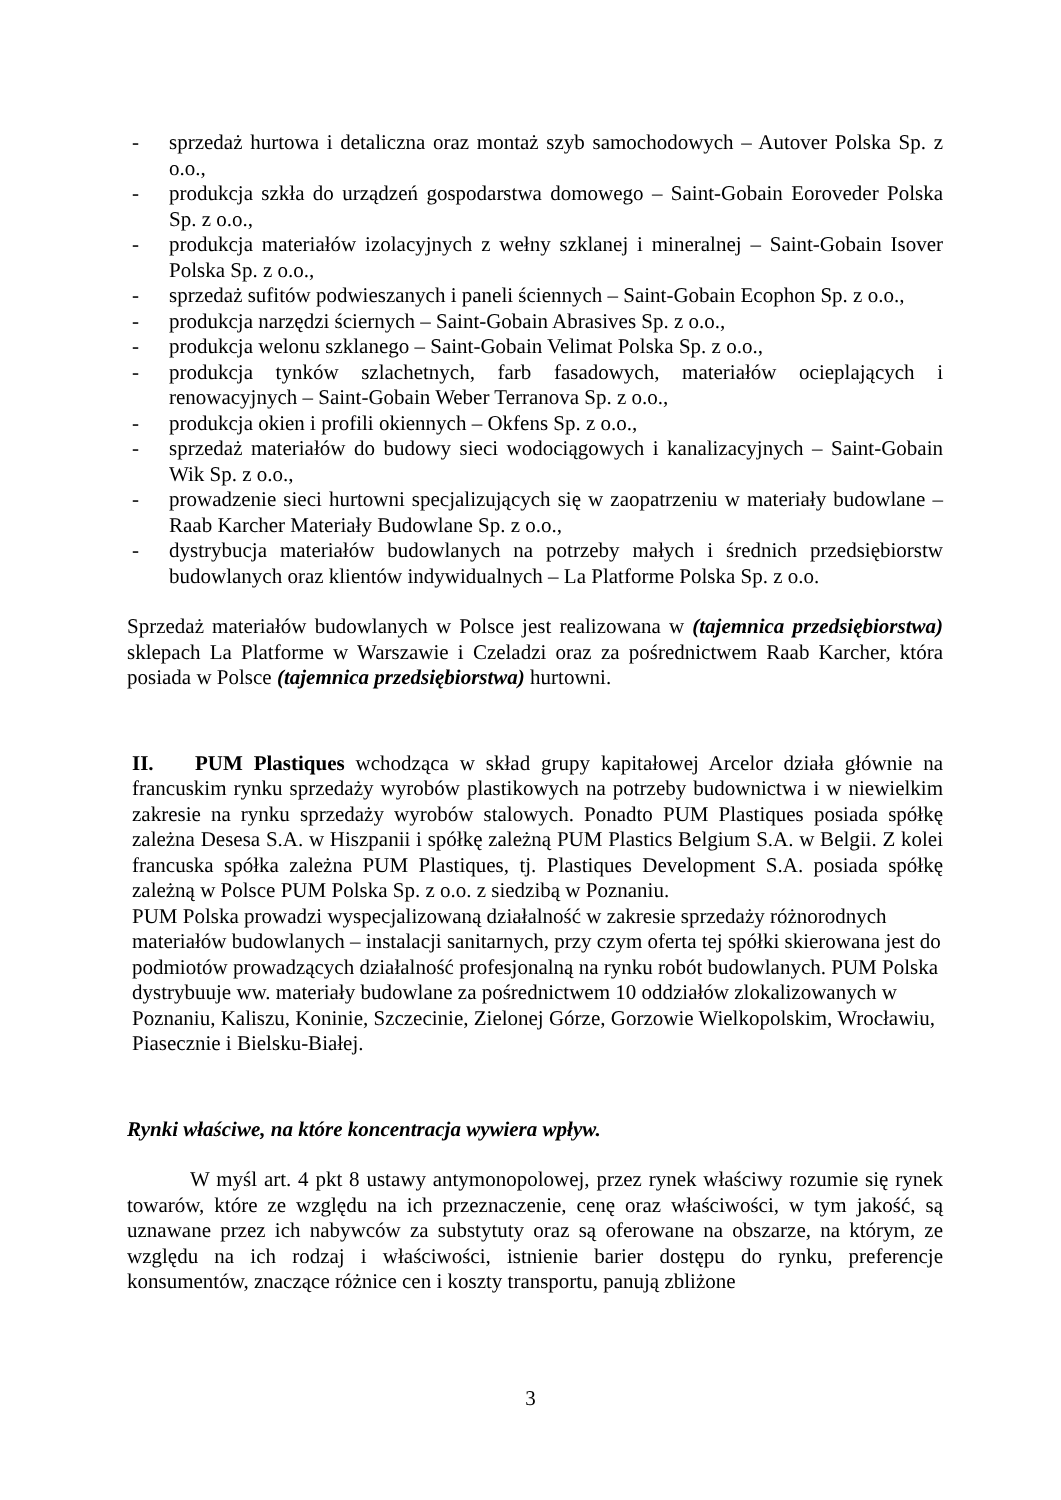- sprzedaż hurtowa i detaliczna oraz montaż szyb samochodowych – Autover Polska Sp. z o.o.,
- produkcja szkła do urządzeń gospodarstwa domowego – Saint-Gobain Eoroveder Polska Sp. z o.o.,
- produkcja materiałów izolacyjnych z wełny szklanej i mineralnej – Saint-Gobain Isover Polska Sp. z o.o.,
- sprzedaż sufitów podwieszanych i paneli ściennych – Saint-Gobain Ecophon Sp. z o.o.,
- produkcja narzędzi ściernych – Saint-Gobain Abrasives Sp. z o.o.,
- produkcja welonu szklanego – Saint-Gobain Velimat Polska Sp. z o.o.,
- produkcja tynków szlachetnych, farb fasadowych, materiałów ocieplających i renowacyjnych – Saint-Gobain Weber Terranova Sp. z o.o.,
- produkcja okien i profili okiennych – Okfens Sp. z o.o.,
- sprzedaż materiałów do budowy sieci wodociągowych i kanalizacyjnych – Saint-Gobain Wik Sp. z o.o.,
- prowadzenie sieci hurtowni specjalizujących się w zaopatrzeniu w materiały budowlane – Raab Karcher Materiały Budowlane Sp. z o.o.,
- dystrybucja materiałów budowlanych na potrzeby małych i średnich przedsiębiorstw budowlanych oraz klientów indywidualnych – La Platforme Polska Sp. z o.o.
Sprzedaż materiałów budowlanych w Polsce jest realizowana w (tajemnica przedsiębiorstwa) sklepach La Platforme w Warszawie i Czeladzi oraz za pośrednictwem Raab Karcher, która posiada w Polsce (tajemnica przedsiębiorstwa) hurtowni.
II. PUM Plastiques wchodząca w skład grupy kapitałowej Arcelor działa głównie na francuskim rynku sprzedaży wyrobów plastikowych na potrzeby budownictwa i w niewielkim zakresie na rynku sprzedaży wyrobów stalowych. Ponadto PUM Plastiques posiada spółkę zależna Desesa S.A. w Hiszpanii i spółkę zależną PUM Plastics Belgium S.A. w Belgii. Z kolei francuska spółka zależna PUM Plastiques, tj. Plastiques Development S.A. posiada spółkę zależną w Polsce PUM Polska Sp. z o.o. z siedzibą w Poznaniu.
PUM Polska prowadzi wyspecjalizowaną działalność w zakresie sprzedaży różnorodnych materiałów budowlanych – instalacji sanitarnych, przy czym oferta tej spółki skierowana jest do podmiotów prowadzących działalność profesjonalną na rynku robót budowlanych. PUM Polska dystrybuuje ww. materiały budowlane za pośrednictwem 10 oddziałów zlokalizowanych w Poznaniu, Kaliszu, Koninie, Szczecinie, Zielonej Górze, Gorzowie Wielkopolskim, Wrocławiu, Piasecznie i Bielsku-Białej.
Rynki właściwe, na które koncentracja wywiera wpływ.
W myśl art. 4 pkt 8 ustawy antymonopolowej, przez rynek właściwy rozumie się rynek towarów, które ze względu na ich przeznaczenie, cenę oraz właściwości, w tym jakość, są uznawane przez ich nabywców za substytuty oraz są oferowane na obszarze, na którym, ze względu na ich rodzaj i właściwości, istnienie barier dostępu do rynku, preferencje konsumentów, znaczące różnice cen i koszty transportu, panują zbliżone
3